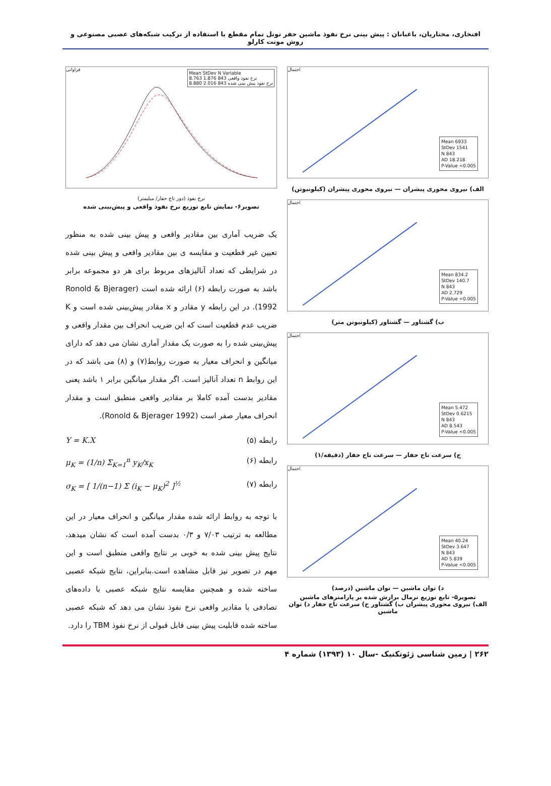افتخاری، مختاریان، باغبانان : پیش بینی نرخ نفوذ ماشین حفر تونل تمام مقطع با استفاده از ترکیب شبکه‌های عصبی مصنوعی و روش مونت کارلو
احتمال
Mean 6933
StDev 1541
N 843
AD 18.218
P-Value <0.005
الف) نیروی محوری پیشران — نیروی محوری پیشران (کیلونیوتن)
احتمال
Mean 834.2
StDev 140.7
N 843
AD 2.729
P-Value <0.005
ب) گشتاور — گشتاور (کیلونیوتن متر)
احتمال
Mean 5.472
StDev 0.6215
N 843
AD 8.543
P-Value <0.005
ج) سرعت تاج حفار — سرعت تاج حفار (دقیقه/۱)
احتمال
Mean 40.24
StDev 3.647
N 843
AD 5.839
P-Value <0.005
د) توان ماشین — توان ماشین (درصد)
تصویر۵- تابع توزیع نرمال برازش شده بر پارامترهای ماشین
الف) نیروی محوری پیشران ب) گشتاور ج) سرعت تاج حفار د) توان ماشین
فراوانی
Mean StDev N Variable
8.763 1.876 843 نرخ نفوذ واقعی
8.880 2.016 843 نرخ نفوذ پیش بینی شده
نرخ نفوذ (دور تاج حفار/ میلیمتر)
تصویر۶- نمایش تابع توزیع نرخ نفوذ واقعی و پیش‌بینی شده
یک ضریب آماری بین مقادیر واقعی و پیش بینی شده به منظور تعیین غیر قطعیت و مقایسه ی بین مقادیر واقعی و پیش بینی شده در شرایطی که تعداد آنالیزهای مربوط برای هر دو مجموعه برابر باشد به صورت رابطه (۶) ارائه شده است (Ronold & Bjerager 1992). در این رابطه y مقادر و x مقادر پیش‌بینی شده است و K ضریب عدم قطعیت است که این ضریب انحراف بین مقدار واقعی و پیش‌بینی شده را به صورت یک مقدار آماری نشان می دهد که دارای میانگین و انحراف معیار به صورت روابط(۷) و (۸) می باشد که در این روابط n تعداد آنالیز است. اگر مقدار میانگین برابر ۱ باشد یعنی مقادیر بدست آمده کاملا بر مقادیر واقعی منطبق است و مقدار انحراف معیار صفر است (Ronold & Bjerager 1992).
رابطه (۵) Y = K.X
رابطه (۶) μ<sub>K</sub> = (1/n) Σ<sub>K=1</sub><sup>n</sup> y<sub>K</sub>/x<sub>K</sub>
رابطه (۷) σ<sub>K</sub> = [ 1/(n−1) Σ (i<sub>K</sub> − μ<sub>K</sub>)<sup>2</sup> ]<sup>½</sup>
با توجه به روابط ارائه شده مقدار میانگین و انحراف معیار در این مطالعه به ترتیب ۷/۰۳ و ۰/۳ بدست آمده است که نشان میدهد، نتایج پیش بینی شده به خوبی بر نتایج واقعی منطبق است و این مهم در تصویر نیز قابل مشاهده است.بنابراین، نتایج شبکه عصبی ساخته شده و همچنین مقایسه نتایج شبکه عصبی با داده‌های تصادفی با مقادیر واقعی نرخ نفوذ نشان می دهد که شبکه عصبی ساخته شده قابلیت پیش بینی قابل قبولی از نرخ نفوذ TBM را دارد.
۲۶۲ | زمین شناسی ژئوتکنیک -سال ۱۰ (۱۳۹۳) شماره ۴